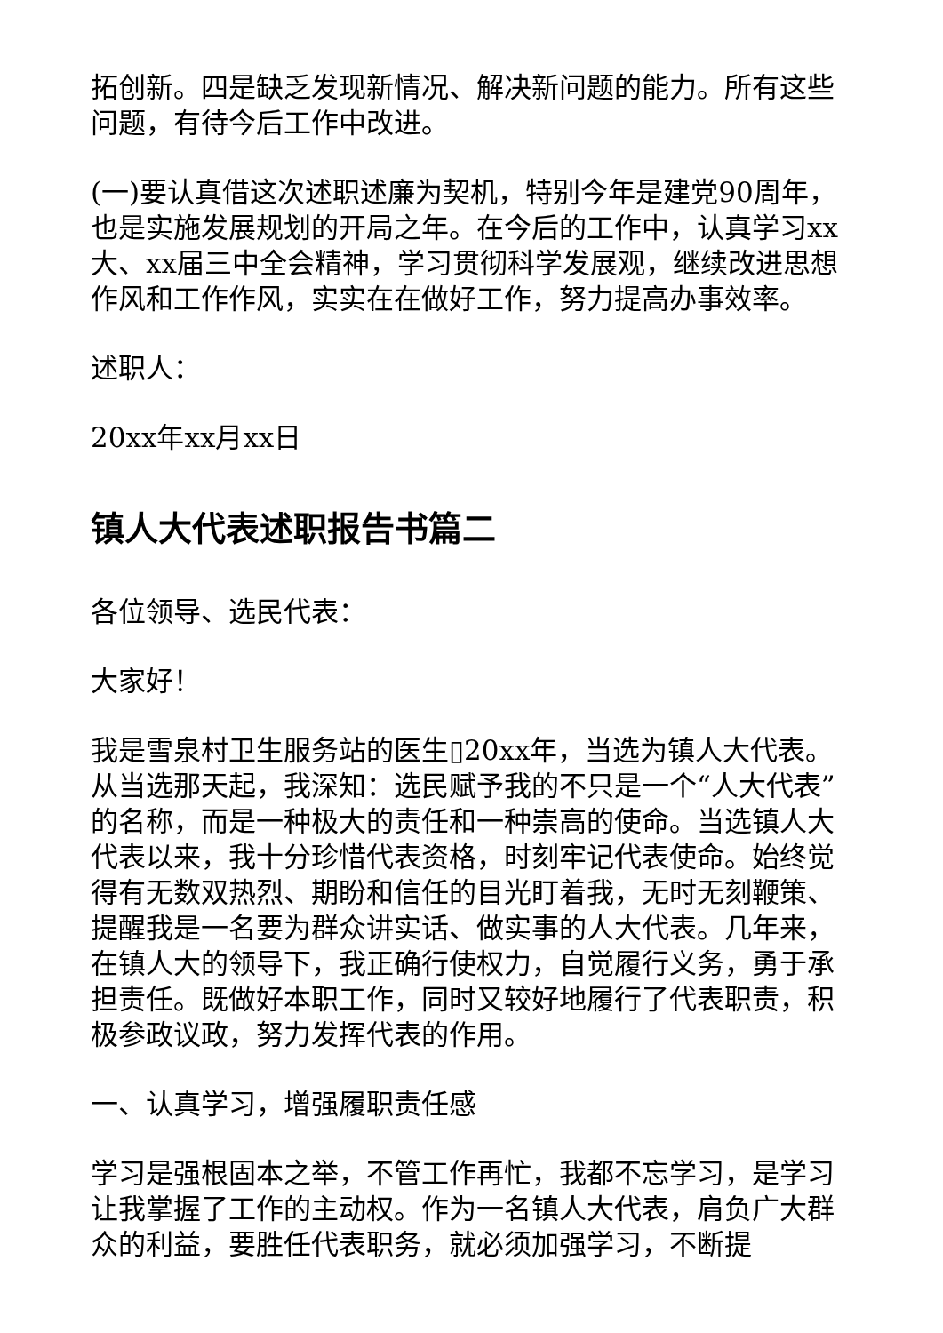拓创新。四是缺乏发现新情况、解决新问题的能力。所有这些问题，有待今后工作中改进。
(一)要认真借这次述职述廉为契机，特别今年是建党90周年，也是实施发展规划的开局之年。在今后的工作中，认真学习xx大、xx届三中全会精神，学习贯彻科学发展观，继续改进思想作风和工作作风，实实在在做好工作，努力提高办事效率。
述职人：
20xx年xx月xx日
镇人大代表述职报告书篇二
各位领导、选民代表：
大家好！
我是雪泉村卫生服务站的医生▯20xx年，当选为镇人大代表。从当选那天起，我深知：选民赋予我的不只是一个“人大代表”的名称，而是一种极大的责任和一种崇高的使命。当选镇人大代表以来，我十分珍惜代表资格，时刻牢记代表使命。始终觉得有无数双热烈、期盼和信任的目光盯着我，无时无刻鞭策、提醒我是一名要为群众讲实话、做实事的人大代表。几年来，在镇人大的领导下，我正确行使权力，自觉履行义务，勇于承担责任。既做好本职工作，同时又较好地履行了代表职责，积极参政议政，努力发挥代表的作用。
一、认真学习，增强履职责任感
学习是强根固本之举，不管工作再忙，我都不忘学习，是学习让我掌握了工作的主动权。作为一名镇人大代表，肩负广大群众的利益，要胜任代表职务，就必须加强学习，不断提